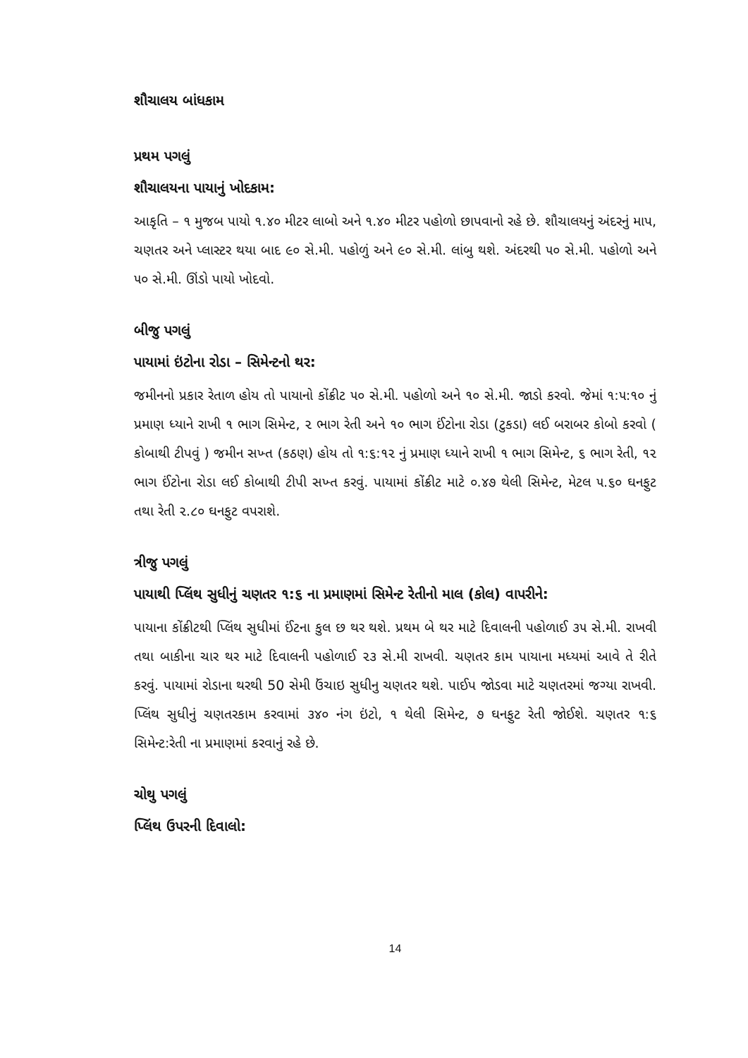શૌચાલય બાંધકામ
પ્રથમ પગલું
શૌચાલયના પાયાનું ખોદકામ:
આકૃતિ – ૧ મુજબ પાયો ૧.૪૦ મીટર લાબો અને ૧.૪૦ મીટર પહોળો છાપવાનો રહે છે. શૌચાલયનું અંદરનું માપ, ચણતર અને પ્લાસ્ટર થયા બાદ ૯૦ સે.મી. પહોળું અને ૯૦ સે.મી. લાંબુ થશે. અંદરથી ૫૦ સે.મી. પહોળો અને ૫૦ સે.મી. ઊંડો પાયો ખોદવો.
બીજુ પગલું
પાયામાં ઇંટોના રોડા – સિમેન્ટનો થર:
જમીનનો પ્રકાર રેતાળ હોય તો પાયાનો કોંક્રીટ ૫૦ સે.મી. પહોળો અને ૧૦ સે.મી. જાડો કરવો. જેમાં ૧:૫:૧૦ નું પ્રમાણ ધ્યાને રાખી ૧ ભાગ સિમેન્ટ, ૨ ભાગ રેતી અને ૧૦ ભાગ ઈંટોના રોડા (ટુકડા) લઈ બરાબર કોબો કરવો ( કોબાથી ટીપવું ) જમીન સખ્ત (કઠણ) હોય તો ૧:૬:૧૨ નું પ્રમાણ ધ્યાને રાખી ૧ ભાગ સિમેન્ટ, ૬ ભાગ રેતી, ૧૨ ભાગ ઈંટોના રોડા લઈ કોબાથી ટીપી સખ્ત કરવું. પાયામાં કોંક્રીટ માટે ૦.૪૭ થેલી સિમેન્ટ, મેટલ ૫.૬૦ ઘનફુટ તથા રેતી ૨.૮૦ ઘનફુટ વપરાશે.
ત્રીજુ પગલું
પાયાથી પ્લિંથ સુધીનું ચણતર ૧:૬ ના પ્રમાણમાં સિમેન્ટ રેતીનો માલ (કોલ) વાપરીને:
પાયાના કોંક્રીટથી પ્લિંથ સુધીમાં ઈંટના કુલ છ થર થશે. પ્રથમ બે થર માટે દિવાલની પહોળાઈ ૩૫ સે.મી. રાખવી તથા બાકીના ચાર થર માટે દિવાલની પહોળાઈ ૨૩ સે.મી રાખવી. ચણતર કામ પાયાના મધ્યમાં આવે તે રીતે કરવું. પાયામાં રોડાના થરથી 50 સેમી ઉંચાઇ સુધીનુ ચણતર થશે. પાઈપ જોડવા માટે ચણતરમાં જગ્યા રાખવી. પ્લિંથ સુધીનું ચણતરકામ કરવામાં ૩૪૦ નંગ ઇંટો, ૧ થેલી સિમેન્ટ, ૭ ઘનફુટ રેતી જોઈશે. ચણતર ૧:૬ સિમેન્ટ:રેતી ના પ્રમાણમાં કરવાનું રહે છે.
ચોથુ પગલું
પ્લિંથ ઉપરની દિવાલો:
14